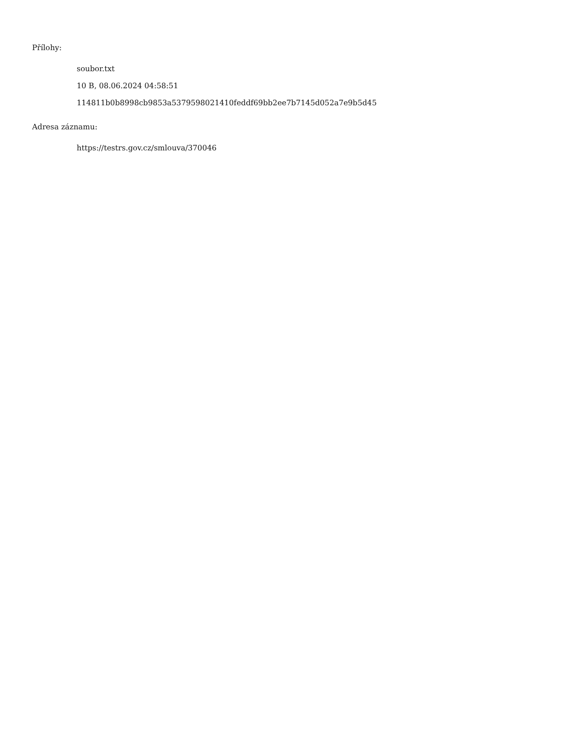Přílohy:
soubor.txt
10 B, 08.06.2024 04:58:51
114811b0b8998cb9853a5379598021410feddf69bb2ee7b7145d052a7e9b5d45
Adresa záznamu:
https://testrs.gov.cz/smlouva/370046